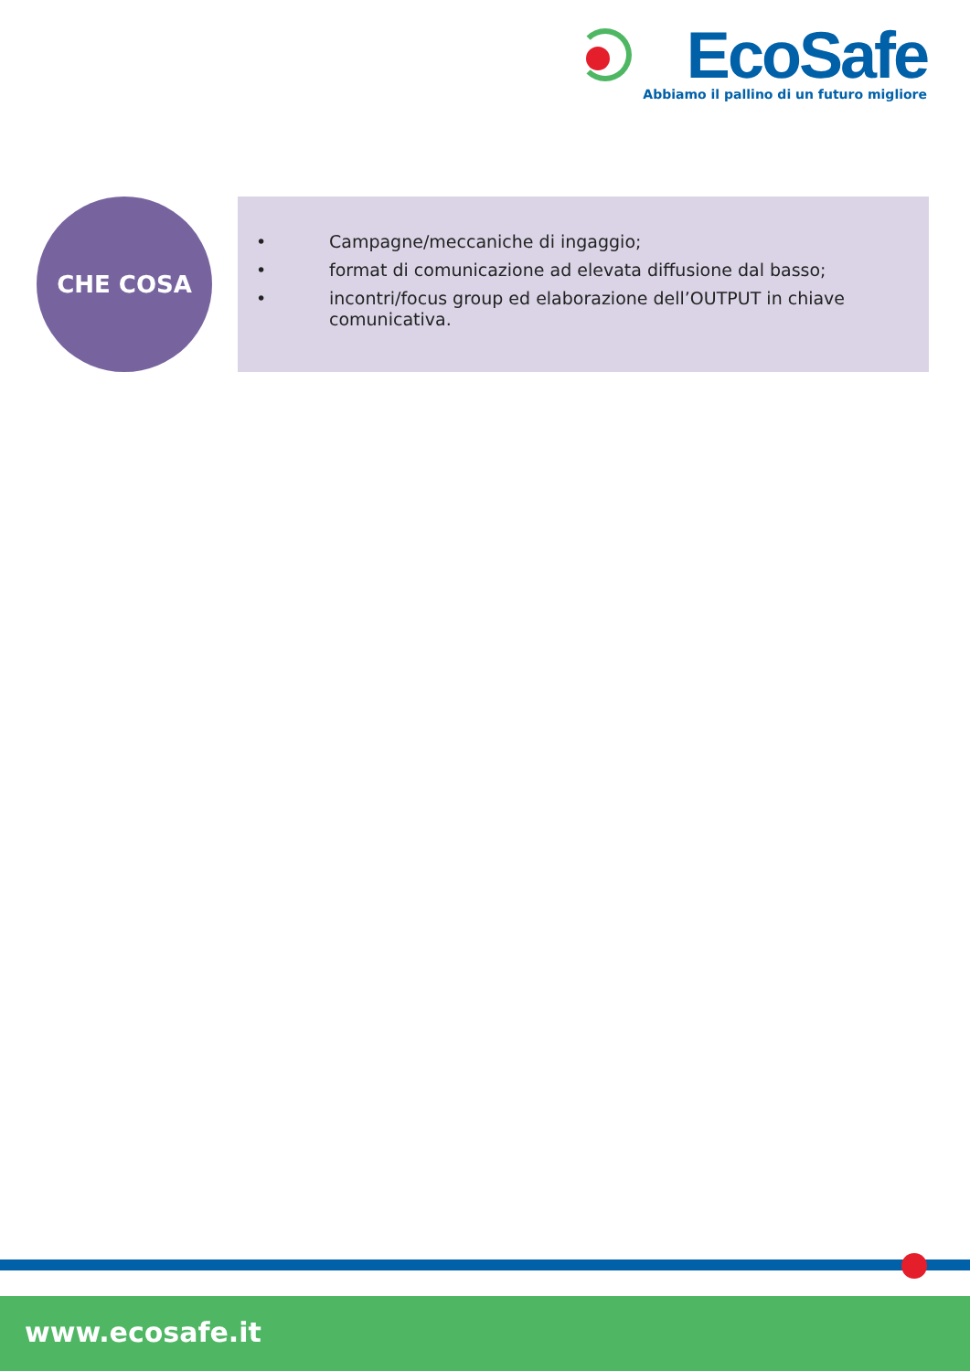EcoSafe
Abbiamo il pallino di un futuro migliore
CHE COSA
• Campagne/meccaniche di ingaggio;
• format di comunicazione ad elevata diffusione dal basso;
• incontri/focus group ed elaborazione dell’OUTPUT in chiave comunicativa.
www.ecosafe.it